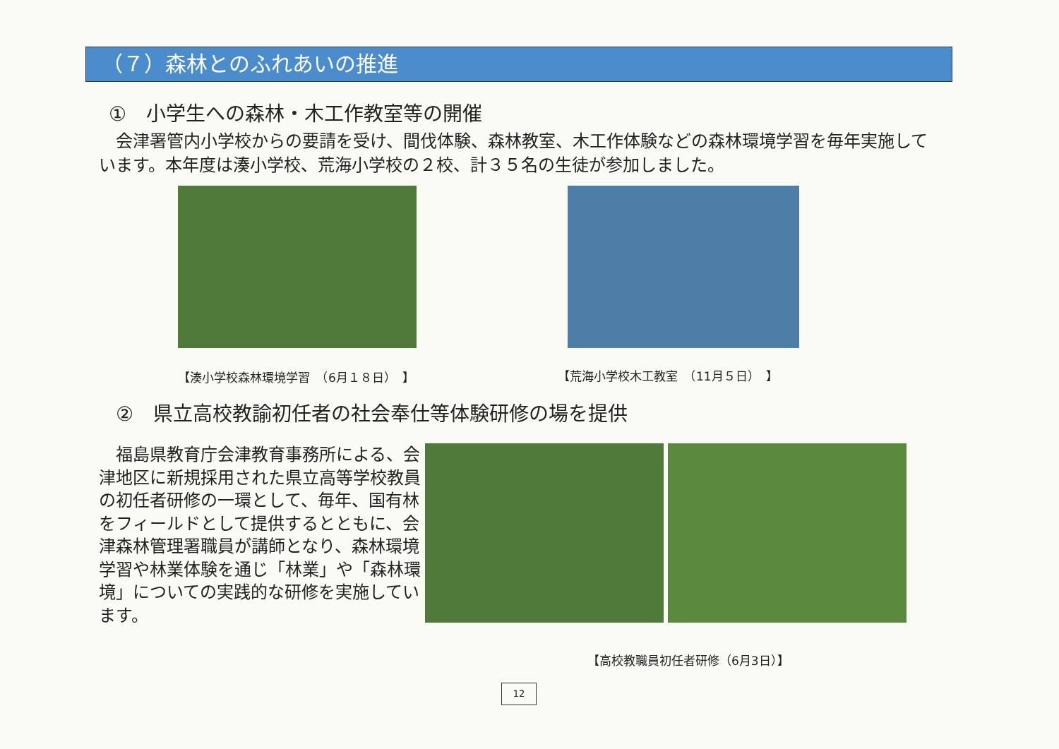（７）森林とのふれあいの推進
①　小学生への森林・木工作教室等の開催
　会津署管内小学校からの要請を受け、間伐体験、森林教室、木工作体験などの森林環境学習を毎年実施しています。本年度は湊小学校、荒海小学校の２校、計３５名の生徒が参加しました。
【湊小学校森林環境学習　（6月１８日）　】 【荒海小学校木工教室　（11月５日）　】
②　県立高校教諭初任者の社会奉仕等体験研修の場を提供
　福島県教育庁会津教育事務所による、会津地区に新規採用された県立高等学校教員の初任者研修の一環として、毎年、国有林をフィールドとして提供するとともに、会津森林管理署職員が講師となり、森林環境学習や林業体験を通じ「林業」や「森林環境」についての実践的な研修を実施しています。
【高校教職員初任者研修（6月3日）】
12